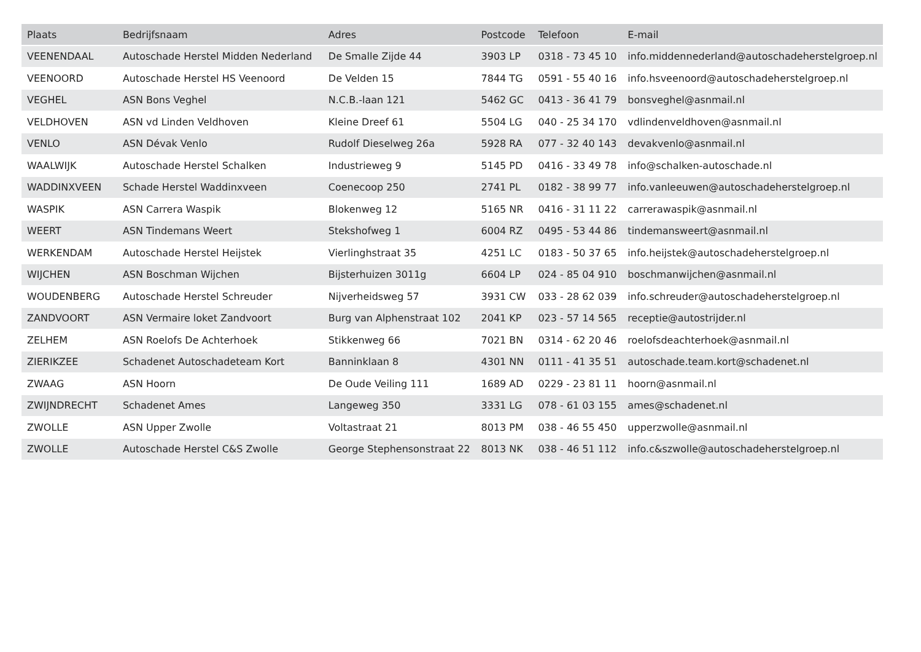| Plaats | Bedrijfsnaam | Adres | Postcode | Telefoon | E-mail |
| --- | --- | --- | --- | --- | --- |
| VEENENDAAL | Autoschade Herstel Midden Nederland | De Smalle Zijde 44 | 3903 LP | 0318 - 73 45 10 | info.middennederland@autoschadeherstelgroep.nl |
| VEENOORD | Autoschade Herstel HS Veenoord | De Velden 15 | 7844 TG | 0591 - 55 40 16 | info.hsveenoord@autoschadeherstelgroep.nl |
| VEGHEL | ASN Bons Veghel | N.C.B.-laan 121 | 5462 GC | 0413 - 36 41 79 | bonsveghel@asnmail.nl |
| VELDHOVEN | ASN vd Linden Veldhoven | Kleine Dreef 61 | 5504 LG | 040 - 25 34 170 | vdlindenveldhoven@asnmail.nl |
| VENLO | ASN Dévak Venlo | Rudolf Dieselweg 26a | 5928 RA | 077 - 32 40 143 | devakvenlo@asnmail.nl |
| WAALWIJK | Autoschade Herstel Schalken | Industrieweg 9 | 5145 PD | 0416 - 33 49 78 | info@schalken-autoschade.nl |
| WADDINXVEEN | Schade Herstel Waddinxveen | Coenecoop 250 | 2741 PL | 0182 - 38 99 77 | info.vanleeuwen@autoschadeherstelgroep.nl |
| WASPIK | ASN Carrera Waspik | Blokenweg 12 | 5165 NR | 0416 - 31 11 22 | carrerawaspik@asnmail.nl |
| WEERT | ASN Tindemans Weert | Stekshofweg 1 | 6004 RZ | 0495 - 53 44 86 | tindemansweert@asnmail.nl |
| WERKENDAM | Autoschade Herstel Heijstek | Vierlinghstraat 35 | 4251 LC | 0183 - 50 37 65 | info.heijstek@autoschadeherstelgroep.nl |
| WIJCHEN | ASN Boschman Wijchen | Bijsterhuizen 3011g | 6604 LP | 024 - 85 04 910 | boschmanwijchen@asnmail.nl |
| WOUDENBERG | Autoschade Herstel Schreuder | Nijverheidsweg 57 | 3931 CW | 033 - 28 62 039 | info.schreuder@autoschadeherstelgroep.nl |
| ZANDVOORT | ASN Vermaire loket Zandvoort | Burg van Alphenstraat 102 | 2041 KP | 023 - 57 14 565 | receptie@autostrijder.nl |
| ZELHEM | ASN Roelofs De Achterhoek | Stikkenweg 66 | 7021 BN | 0314 - 62 20 46 | roelofsdeachterhoek@asnmail.nl |
| ZIERIKZEE | Schadenet Autoschadeteam Kort | Banninklaan 8 | 4301 NN | 0111 - 41 35 51 | autoschade.team.kort@schadenet.nl |
| ZWAAG | ASN Hoorn | De Oude Veiling 111 | 1689 AD | 0229 - 23 81 11 | hoorn@asnmail.nl |
| ZWIJNDRECHT | Schadenet Ames | Langeweg 350 | 3331 LG | 078 - 61 03 155 | ames@schadenet.nl |
| ZWOLLE | ASN Upper Zwolle | Voltastraat 21 | 8013 PM | 038 - 46 55 450 | upperzwolle@asnmail.nl |
| ZWOLLE | Autoschade Herstel C&S Zwolle | George Stephensonstraat 22 | 8013 NK | 038 - 46 51 112 | info.c&szwolle@autoschadeherstelgroep.nl |